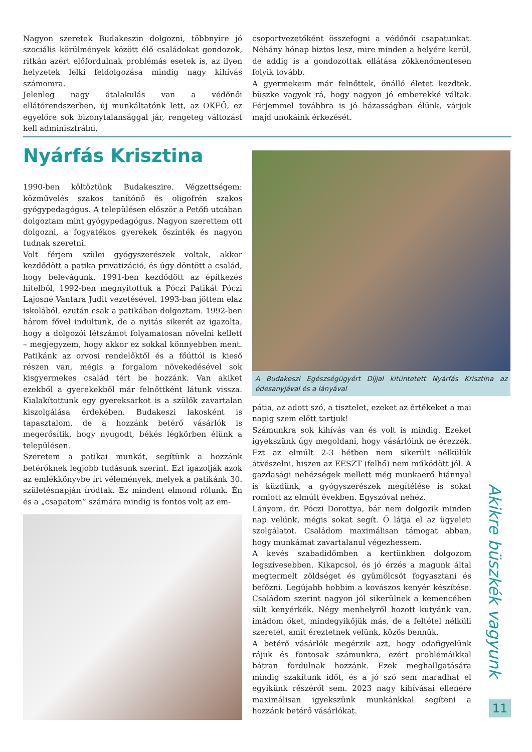Nagyon szeretek Budakeszin dolgozni, többnyire jó szociális körülmények között élő családokat gondozok, ritkán azért előfordulnak problémás esetek is, az ilyen helyzetek lelki feldolgozása mindig nagy kihívás számomra.
Jelenleg nagy átalakulás van a védőnői ellátórendszerben, új munkáltatónk lett, az OKFŐ, ez egyelőre sok bizonytalansággal jár, rengeteg változást kell adminisztrálni,
csoportvezetőként összefogni a védőnői csapatunkat. Néhány hónap biztos lesz, mire minden a helyére kerül, de addig is a gondozottak ellátása zökkenőmentesen folyik tovább.
A gyermekeim már felnőttek, önálló életet kezdtek, büszke vagyok rá, hogy nagyon jó emberekké váltak. Férjemmel továbbra is jó házasságban élünk, várjuk majd unokáink érkezését.
Nyárfás Krisztina
1990-ben költöztünk Budakeszire. Végzettségem: közművelés szakos tanítónő és oligofrén szakos gyógypedagógus. A településen először a Petőfi utcában dolgoztam mint gyógypedagógus. Nagyon szerettem ott dolgozni, a fogyatékos gyerekek őszinték és nagyon tudnak szeretni.
Volt férjem szülei gyógyszerészek voltak, akkor kezdődött a patika privatizáció, és úgy döntött a család, hogy belevágunk. 1991-ben kezdődött az építkezés hitelből, 1992-ben megnyitottuk a Póczi Patikát Póczi Lajosné Vantara Judit vezetésével. 1993-ban jöttem elaz iskolából, ezután csak a patikában dolgoztam. 1992-ben három fővel indultunk, de a nyitás sikerét az igazolta, hogy a dolgozói létszámot folyamatosan növelni kellett – megjegyzem, hogy akkor ez sokkal könnyebben ment. Patikánk az orvosi rendelőktől és a főúttól is kieső részen van, mégis a forgalom növekedésével sok kisgyermekes család tért be hozzánk. Van akiket ezekből a gyerekekből már felnőttként látunk vissza. Kialakítottunk egy gyereksarkot is a szülők zavartalan kiszolgálása érdekében. Budakeszi lakosként is tapasztalom, de a hozzánk betérő vásárlók is megerősítik, hogy nyugodt, békés légkörben élünk a településen.
Szeretem a patikai munkát, segítünk a hozzánk betérőknek legjobb tudásunk szerint. Ezt igazolják azok az emlékkönyvbe írt vélemények, melyek a patikánk 30. születésnapján íródtak. Ez mindent elmond rólunk. Én és a „csapatom” számára mindig is fontos volt az em-
A Budakeszi Egészségügyért Díjjal kitüntetett Nyárfás Krisztina az édesanyjával és a lányával
pátia, az adott szó, a tisztelet, ezeket az értékeket a mai napig szem előtt tartjuk!
Számunkra sok kihívás van és volt is mindig. Ezeket igyekszünk úgy megoldani, hogy vásárlóink ne érezzék. Ezt az elmúlt 2-3 hétben nem sikerült nélkülük átvészelni, hiszen az EESZT (felhő) nem működött jól. A gazdasági nehézségek mellett még munkaerő hiánnyal is küzdünk, a gyógyszerészek megítélése is sokat romlott az elmúlt években. Egyszóval nehéz.
Lányom, dr. Póczi Dorottya, bár nem dolgozik minden nap velünk, mégis sokat segít. Ő látja el az ügyeleti szolgálatot. Családom maximálisan támogat abban, hogy munkámat zavartalanul végezhessem.
A kevés szabadidőmben a kertünkben dolgozom legszívesebben. Kikapcsol, és jó érzés a magunk által megtermelt zöldséget és gyümölcsöt fogyasztani és befőzni. Legújabb hobbim a kovászos kenyér készítése. Családom szerint nagyon jól sikerülnek a kemencében sült kenyérkék. Négy menhelyről hozott kutyánk van, imádom őket, mindegyikőjük más, de a feltétel nélküli szeretet, amit éreztetnek velünk, közös bennük.
A betérő vásárlók megérzik azt, hogy odafigyelünk rájuk és fontosak számunkra, ezért problémáikkal bátran fordulnak hozzánk. Ezek meghallgatására mindig szakítunk időt, és a jó szó sem maradhat el egyikünk részéről sem. 2023 nagy kihívásai ellenére maximálisan igyekszünk munkánkkal segíteni a hozzánk betérő vásárlókat.
Akikre büszkék vagyunk
11